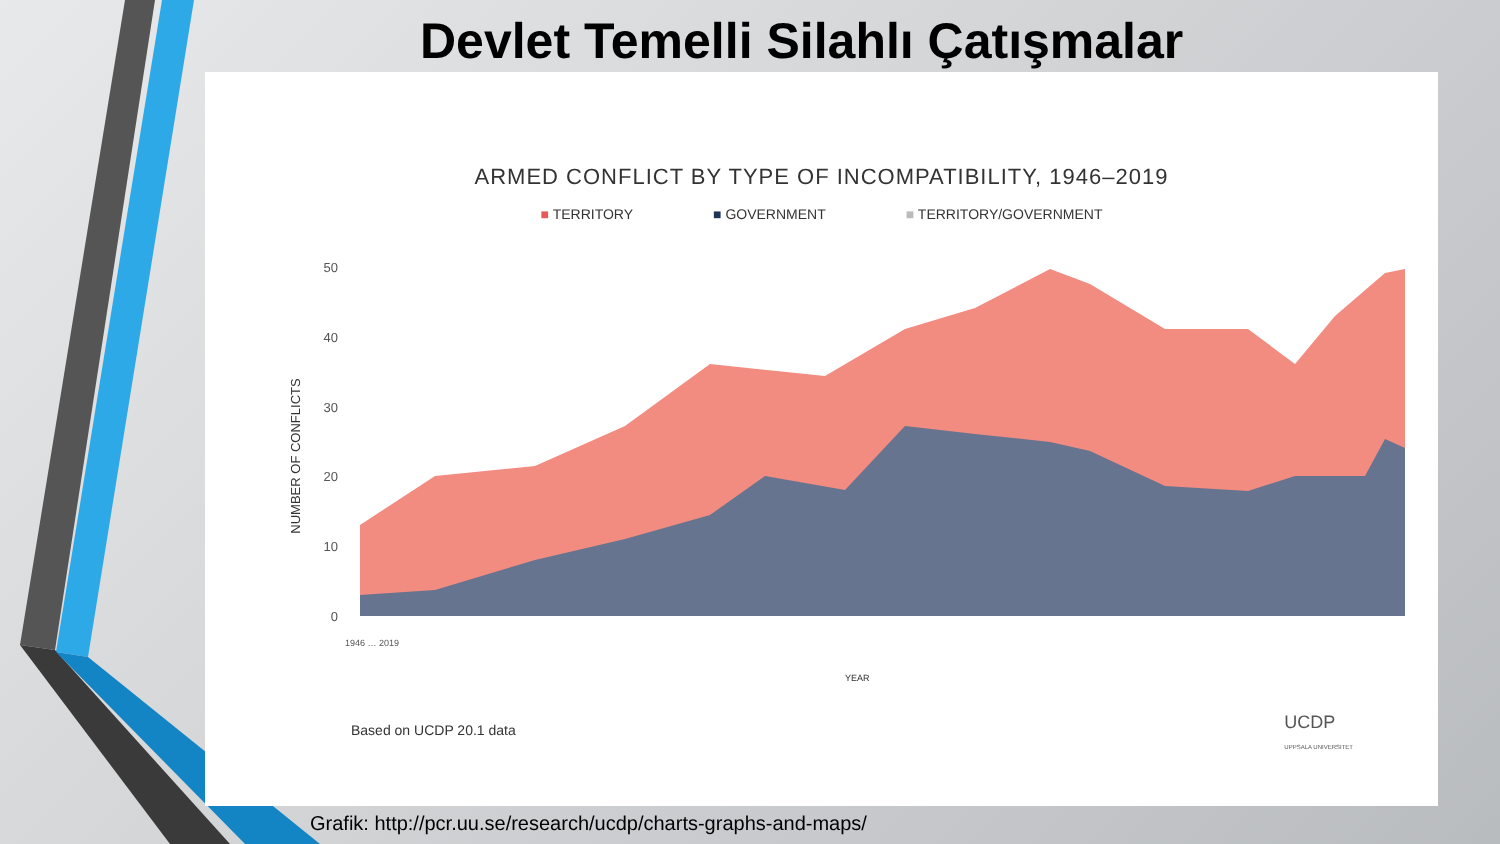Devlet Temelli Silahlı Çatışmalar
ARMED CONFLICT BY TYPE OF INCOMPATIBILITY, 1946–2019
■ TERRITORY ■ GOVERNMENT ■ TERRITORY/GOVERNMENT
NUMBER OF CONFLICTS
0
10
20
30
40
50
YEAR
1946 … 2019
Based on UCDP 20.1 data
UCDP
UPPSALA UNIVERSITET
Grafik: http://pcr.uu.se/research/ucdp/charts-graphs-and-maps/